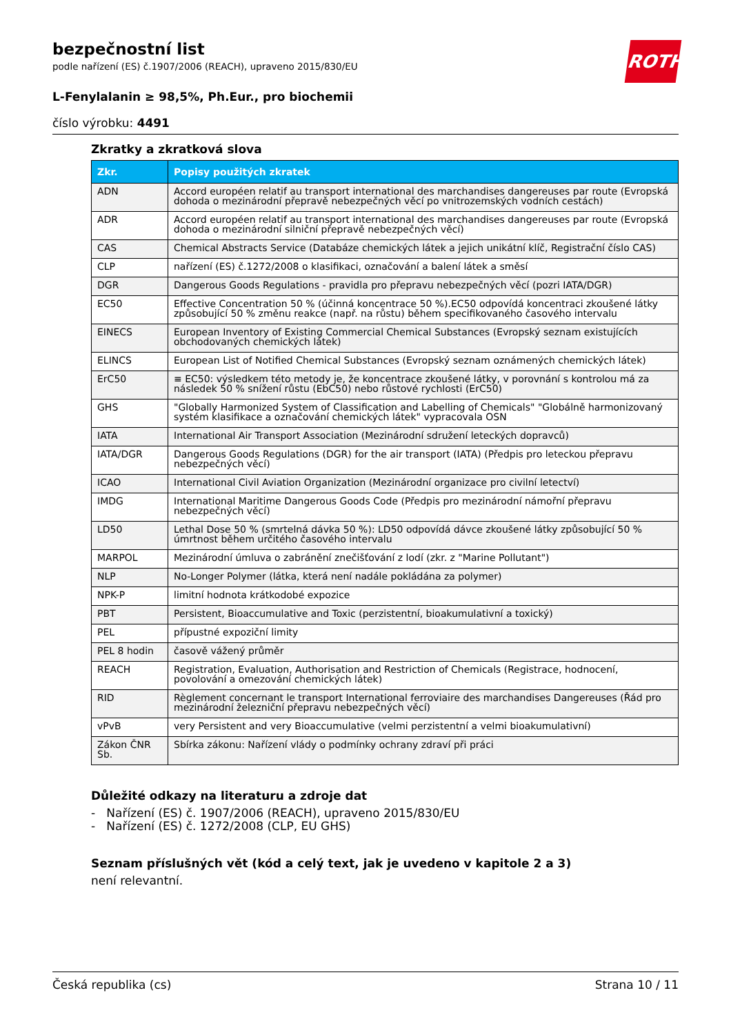bezpečnostní list
podle nařízení (ES) č.1907/2006 (REACH), upraveno 2015/830/EU
ROTH
L-Fenylalanin ≥ 98,5%, Ph.Eur., pro biochemii
číslo výrobku: 4491
Zkratky a zkratková slova
| Zkr. | Popisy použitých zkratek |
| --- | --- |
| ADN | Accord européen relatif au transport international des marchandises dangereuses par route (Evropská dohoda o mezinárodní přepravě nebezpečných věcí po vnitrozemských vodních cestách) |
| ADR | Accord européen relatif au transport international des marchandises dangereuses par route (Evropská dohoda o mezinárodní silniční přepravě nebezpečných věcí) |
| CAS | Chemical Abstracts Service (Databáze chemických látek a jejich unikátní klíč, Registrační číslo CAS) |
| CLP | nařízení (ES) č.1272/2008 o klasifikaci, označování a balení látek a směsí |
| DGR | Dangerous Goods Regulations - pravidla pro přepravu nebezpečných věcí (pozri IATA/DGR) |
| EC50 | Effective Concentration 50 % (účinná koncentrace 50 %).EC50 odpovídá koncentraci zkoušené látky způsobující 50 % změnu reakce (např. na růstu) během specifikovaného časového intervalu |
| EINECS | European Inventory of Existing Commercial Chemical Substances (Evropský seznam existujících obchodovaných chemických látek) |
| ELINCS | European List of Notified Chemical Substances (Evropský seznam oznámených chemických látek) |
| ErC50 | ≡ EC50: výsledkem této metody je, že koncentrace zkoušené látky, v porovnání s kontrolou má za následek 50 % snížení růstu (EbC50) nebo růstové rychlosti (ErC50) |
| GHS | "Globally Harmonized System of Classification and Labelling of Chemicals" "Globálně harmonizovaný systém klasifikace a označování chemických látek" vypracovala OSN |
| IATA | International Air Transport Association (Mezinárodní sdružení leteckých dopravců) |
| IATA/DGR | Dangerous Goods Regulations (DGR) for the air transport (IATA) (Předpis pro leteckou přepravu nebezpečných věcí) |
| ICAO | International Civil Aviation Organization (Mezinárodní organizace pro civilní letectví) |
| IMDG | International Maritime Dangerous Goods Code (Předpis pro mezinárodní námořní přepravu nebezpečných věcí) |
| LD50 | Lethal Dose 50 % (smrtelná dávka 50 %): LD50 odpovídá dávce zkoušené látky způsobující 50 % úmrtnost během určitého časového intervalu |
| MARPOL | Mezinárodní úmluva o zabránění znečišťování z lodí (zkr. z "Marine Pollutant") |
| NLP | No-Longer Polymer (látka, která není nadále pokládána za polymer) |
| NPK-P | limitní hodnota krátkodobé expozice |
| PBT | Persistent, Bioaccumulative and Toxic (perzistentní, bioakumulativní a toxický) |
| PEL | přípustné expoziční limity |
| PEL 8 hodin | časově vážený průměr |
| REACH | Registration, Evaluation, Authorisation and Restriction of Chemicals (Registrace, hodnocení, povolování a omezování chemických látek) |
| RID | Règlement concernant le transport International ferroviaire des marchandises Dangereuses (Řád pro mezinárodní železniční přepravu nebezpečných věcí) |
| vPvB | very Persistent and very Bioaccumulative (velmi perzistentní a velmi bioakumulativní) |
| Zákon ČNR Sb. | Sbírka zákonu: Nařízení vlády o podmínky ochrany zdraví při práci |
Důležité odkazy na literaturu a zdroje dat
- Nařízení (ES) č. 1907/2006 (REACH), upraveno 2015/830/EU
- Nařízení (ES) č. 1272/2008 (CLP, EU GHS)
Seznam příslušných vět (kód a celý text, jak je uvedeno v kapitole 2 a 3)
není relevantní.
Česká republika (cs) Strana 10 / 11